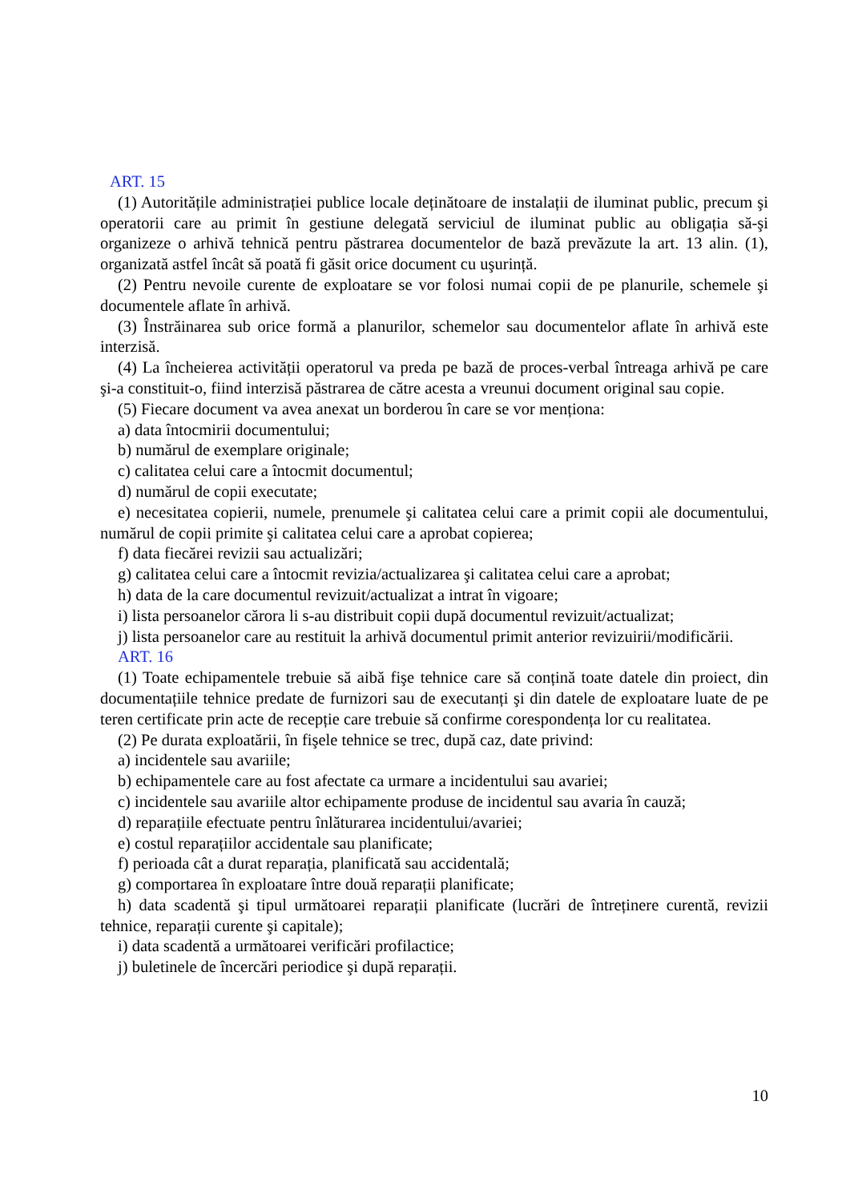ART. 15
(1) Autoritățile administrației publice locale deținătoare de instalații de iluminat public, precum şi operatorii care au primit în gestiune delegată serviciul de iluminat public au obligația să-şi organizeze o arhivă tehnică pentru păstrarea documentelor de bază prevăzute la art. 13 alin. (1), organizată astfel încât să poată fi găsit orice document cu uşurință.
(2) Pentru nevoile curente de exploatare se vor folosi numai copii de pe planurile, schemele şi documentele aflate în arhivă.
(3) Înstrăinarea sub orice formă a planurilor, schemelor sau documentelor aflate în arhivă este interzisă.
(4) La încheierea activității operatorul va preda pe bază de proces-verbal întreaga arhivă pe care şi-a constituit-o, fiind interzisă păstrarea de către acesta a vreunui document original sau copie.
(5) Fiecare document va avea anexat un borderou în care se vor menționa:
a) data întocmirii documentului;
b) numărul de exemplare originale;
c) calitatea celui care a întocmit documentul;
d) numărul de copii executate;
e) necesitatea copierii, numele, prenumele şi calitatea celui care a primit copii ale documentului, numărul de copii primite şi calitatea celui care a aprobat copierea;
f) data fiecărei revizii sau actualizări;
g) calitatea celui care a întocmit revizia/actualizarea şi calitatea celui care a aprobat;
h) data de la care documentul revizuit/actualizat a intrat în vigoare;
i) lista persoanelor cărora li s-au distribuit copii după documentul revizuit/actualizat;
j) lista persoanelor care au restituit la arhivă documentul primit anterior revizuirii/modificării.
ART. 16
(1) Toate echipamentele trebuie să aibă fişe tehnice care să conțină toate datele din proiect, din documentațiile tehnice predate de furnizori sau de executanți şi din datele de exploatare luate de pe teren certificate prin acte de recepție care trebuie să confirme corespondența lor cu realitatea.
(2) Pe durata exploatării, în fişele tehnice se trec, după caz, date privind:
a) incidentele sau avariile;
b) echipamentele care au fost afectate ca urmare a incidentului sau avariei;
c) incidentele sau avariile altor echipamente produse de incidentul sau avaria în cauză;
d) reparațiile efectuate pentru înlăturarea incidentului/avariei;
e) costul reparațiilor accidentale sau planificate;
f) perioada cât a durat reparația, planificată sau accidentală;
g) comportarea în exploatare între două reparații planificate;
h) data scadentă şi tipul următoarei reparații planificate (lucrări de întreținere curentă, revizii tehnice, reparații curente şi capitale);
i) data scadentă a următoarei verificări profilactice;
j) buletinele de încercări periodice şi după reparații.
10